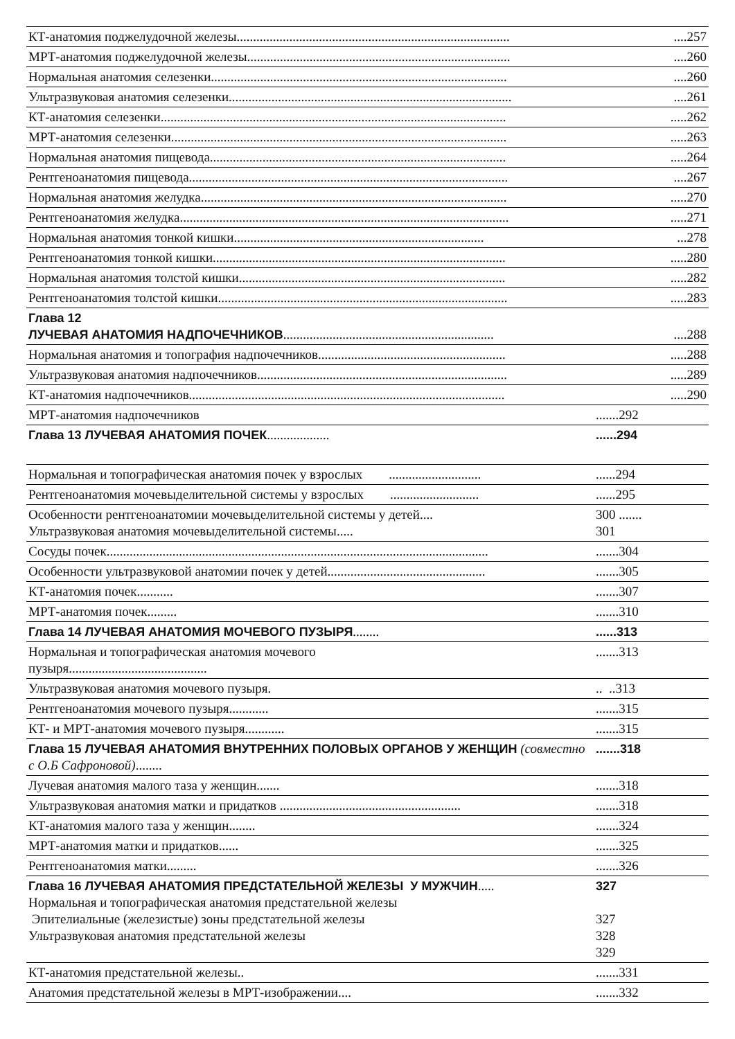| КТ-анатомия поджелудочной железы................................................................................... | ....257 |
| МРТ-анатомия поджелудочной железы................................................................................ | ....260 |
| Нормальная анатомия селезенки.......................................................................................... | ....260 |
| Ультразвуковая анатомия селезенки...................................................................................... | ....261 |
| КТ-анатомия селезенки......................................................................................................... | .....262 |
| МРТ-анатомия селезенки...................................................................................................... | .....263 |
| Нормальная анатомия пищевода.......................................................................................... | .....264 |
| Рентгеноанатомия пищевода................................................................................................. | ....267 |
| Нормальная анатомия желудка............................................................................................. | .....270 |
| Рентгеноанатомия желудка.................................................................................................... | .....271 |
| Нормальная анатомия тонкой кишки............................................................................ | ...278 |
| Рентгеноанатомия тонкой кишки......................................................................................... | .....280 |
| Нормальная анатомия толстой кишки................................................................................. | .....282 |
| Рентгеноанатомия толстой кишки........................................................................................ | .....283 |
| Глава 12 ЛУЧЕВАЯ АНАТОМИЯ НАДПОЧЕЧНИКОВ ................................................................ | ....288 |
| Нормальная анатомия и топография надпочечников......................................................... | .....288 |
| Ультразвуковая анатомия надпочечников............................................................................ | .....289 |
| КТ-анатомия надпочечников................................................................................................ | .....290 |
| МРТ-анатомия надпочечников | .......292 |
| Глава 13 ЛУЧЕВАЯ АНАТОМИЯ ПОЧЕК ................... | ......294 |
| Нормальная и топографическая анатомия почек у взрослых ............................ | ......294 |
| Рентгеноанатомия мочевыделительной системы у взрослых ........................... | ......295 |
| Особенности рентгеноанатомии мочевыделительной системы у детей.... Ультразвуковая анатомия мочевыделительной системы..... | 300 ....... 301 |
| Сосуды почек.................................................................................................................... | .......304 |
| Особенности ультразвуковой анатомии почек у детей................................................ | .......305 |
| КТ-анатомия почек........... | .......307 |
| МРТ-анатомия почек......... | .......310 |
| Глава 14 ЛУЧЕВАЯ АНАТОМИЯ МОЧЕВОГО ПУЗЫРЯ ........ | ......313 |
| Нормальная и топографическая анатомия мочевого пузыря.......................................... | .......313 |
| Ультразвуковая анатомия мочевого пузыря. | .. ..313 |
| Рентгеноанатомия мочевого пузыря............ | .......315 |
| КТ- и МРТ-анатомия мочевого пузыря............ | .......315 |
| Глава 15 ЛУЧЕВАЯ АНАТОМИЯ ВНУТРЕННИХ ПОЛОВЫХ ОРГАНОВ У ЖЕНЩИН (совместно с О.Б Сафроновой) ........ | .......318 |
| Лучевая анатомия малого таза у женщин....... | .......318 |
| Ультразвуковая анатомия матки и придатков ....................................................... | .......318 |
| КТ-анатомия малого таза у женщин........ | .......324 |
| МРТ-анатомия матки и придатков...... | .......325 |
| Рентгеноанатомия матки......... | .......326 |
| Глава 16 ЛУЧЕВАЯ АНАТОМИЯ ПРЕДСТАТЕЛЬНОЙ ЖЕЛЕЗЫ У МУЖЧИН ..... Нормальная и топографическая анатомия предстательной железы Эпителиальные (железистые) зоны предстательной железы Ультразвуковая анатомия предстательной железы | 327 327 328 329 |
| КТ-анатомия предстательной железы.. | .......331 |
| Анатомия предстательной железы в МРТ-изображении.... | .......332 |